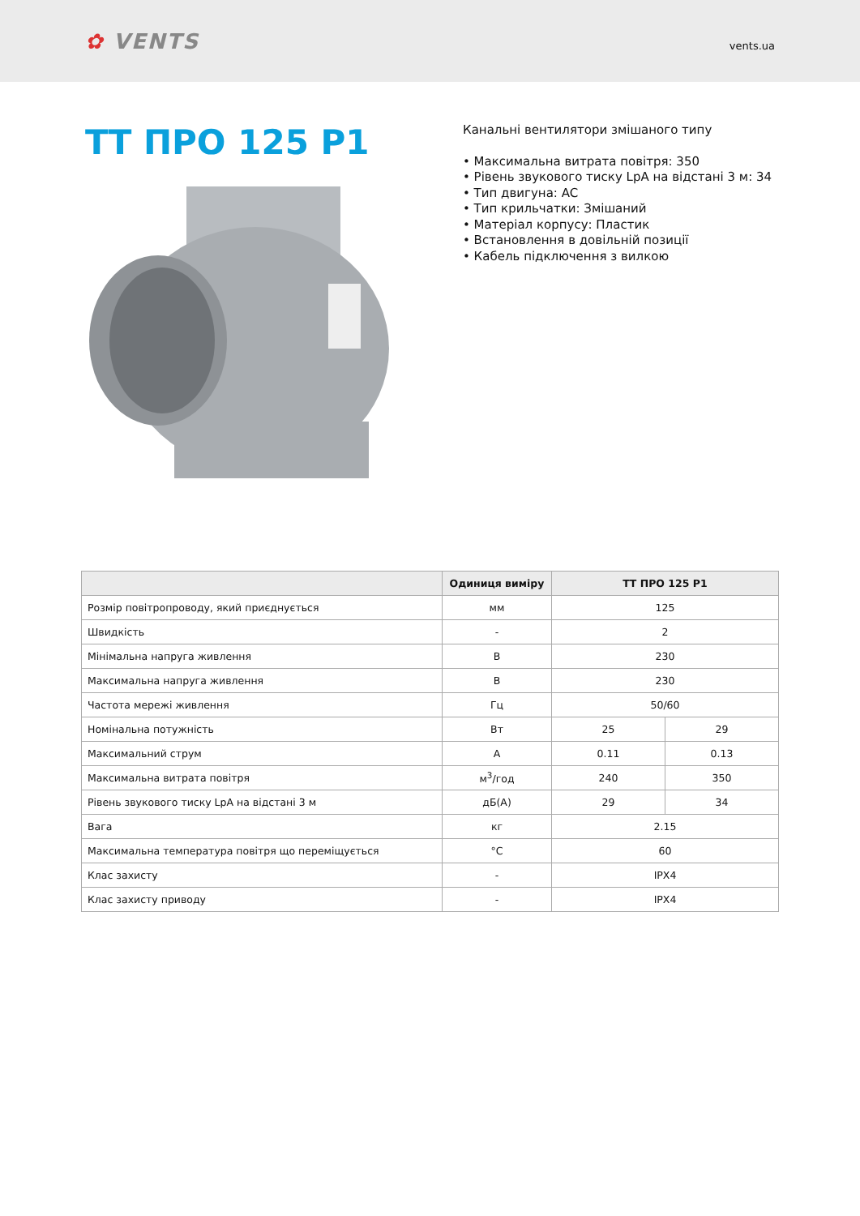✿ VENTS
vents.ua
ТТ ПРО 125 Р1
Канальні вентилятори змішаного типу
• Максимальна витрата повітря: 350
• Рівень звукового тиску LpA на відстані 3 м: 34
• Тип двигуна: AC
• Тип крильчатки: Змішаний
• Матеріал корпусу: Пластик
• Встановлення в довільній позиції
• Кабель підключення з вилкою
| | Одиниця виміру | ТТ ПРО 125 Р1 | |
| --- | --- | --- | --- |
| Розмір повітропроводу, який приєднується | мм | 125 | |
| Швидкість | - | 2 | |
| Мінімальна напруга живлення | В | 230 | |
| Максимальна напруга живлення | В | 230 | |
| Частота мережі живлення | Гц | 50/60 | |
| Номінальна потужність | Вт | 25 | 29 |
| Максимальний струм | А | 0.11 | 0.13 |
| Максимальна витрата повітря | м<sup>3</sup>/год | 240 | 350 |
| Рівень звукового тиску LpA на відстані 3 м | дБ(А) | 29 | 34 |
| Вага | кг | 2.15 | |
| Максимальна температура повітря що переміщується | °C | 60 | |
| Клас захисту | - | IPX4 | |
| Клас захисту приводу | - | IPX4 | |